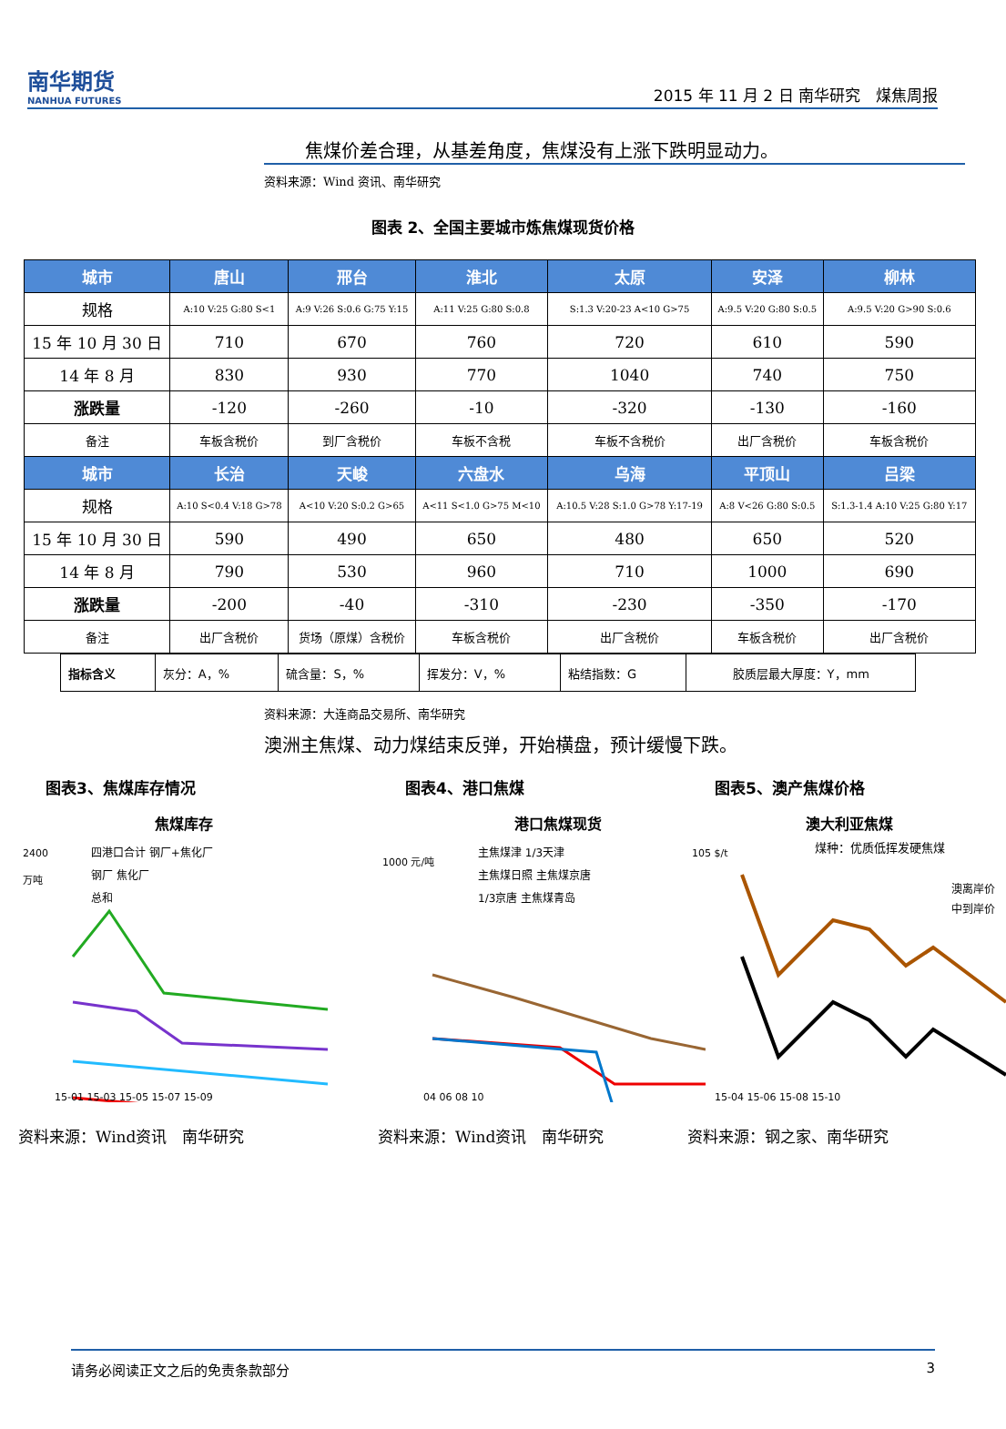南华期货
NANHUA FUTURES
2015 年 11 月 2 日 南华研究　煤焦周报
焦煤价差合理，从基差角度，焦煤没有上涨下跌明显动力。
资料来源：Wind 资讯、南华研究
图表 2、全国主要城市炼焦煤现货价格
| 城市 | 唐山 | 邢台 | 淮北 | 太原 | 安泽 | 柳林 |
| 规格 | A:10 V:25 G:80 S<1 | A:9 V:26 S:0.6 G:75 Y:15 | A:11 V:25 G:80 S:0.8 | S:1.3 V:20-23 A<10 G>75 | A:9.5 V:20 G:80 S:0.5 | A:9.5 V:20 G>90 S:0.6 |
| 15 年 10 月 30 日 | 710 | 670 | 760 | 720 | 610 | 590 |
| 14 年 8 月 | 830 | 930 | 770 | 1040 | 740 | 750 |
| 涨跌量 | -120 | -260 | -10 | -320 | -130 | -160 |
| 备注 | 车板含税价 | 到厂含税价 | 车板不含税 | 车板不含税价 | 出厂含税价 | 车板含税价 |
| 城市 | 长治 | 天峻 | 六盘水 | 乌海 | 平顶山 | 吕梁 |
| 规格 | A:10 S<0.4 V:18 G>78 | A<10 V:20 S:0.2 G>65 | A<11 S<1.0 G>75 M<10 | A:10.5 V:28 S:1.0 G>78 Y:17-19 | A:8 V<26 G:80 S:0.5 | S:1.3-1.4 A:10 V:25 G:80 Y:17 |
| 15 年 10 月 30 日 | 590 | 490 | 650 | 480 | 650 | 520 |
| 14 年 8 月 | 790 | 530 | 960 | 710 | 1000 | 690 |
| 涨跌量 | -200 | -40 | -310 | -230 | -350 | -170 |
| 备注 | 出厂含税价 | 货场（原煤）含税价 | 车板含税价 | 出厂含税价 | 车板含税价 | 出厂含税价 |
| 指标含义 | 灰分：A，% | 硫含量：S，% | 挥发分：V，% | 粘结指数：G | 胶质层最大厚度：Y，mm |
资料来源：大连商品交易所、南华研究
澳洲主焦煤、动力煤结束反弹，开始横盘，预计缓慢下跌。
图表3、焦煤库存情况
焦煤库存
2400
万吨
四港口合计 钢厂+焦化厂
钢厂 焦化厂
总和
15-01 15-03 15-05 15-07 15-09
资料来源：Wind资讯　南华研究
图表4、港口焦煤
港口焦煤现货
1000 元/吨
主焦煤津 1/3天津
主焦煤日照 主焦煤京唐
1/3京唐 主焦煤青岛
04 06 08 10
资料来源：Wind资讯　南华研究
图表5、澳产焦煤价格
澳大利亚焦煤
煤种：优质低挥发硬焦煤
105 $/t
澳离岸价
中到岸价
15-04 15-06 15-08 15-10
资料来源：钢之家、南华研究
请务必阅读正文之后的免责条款部分 3